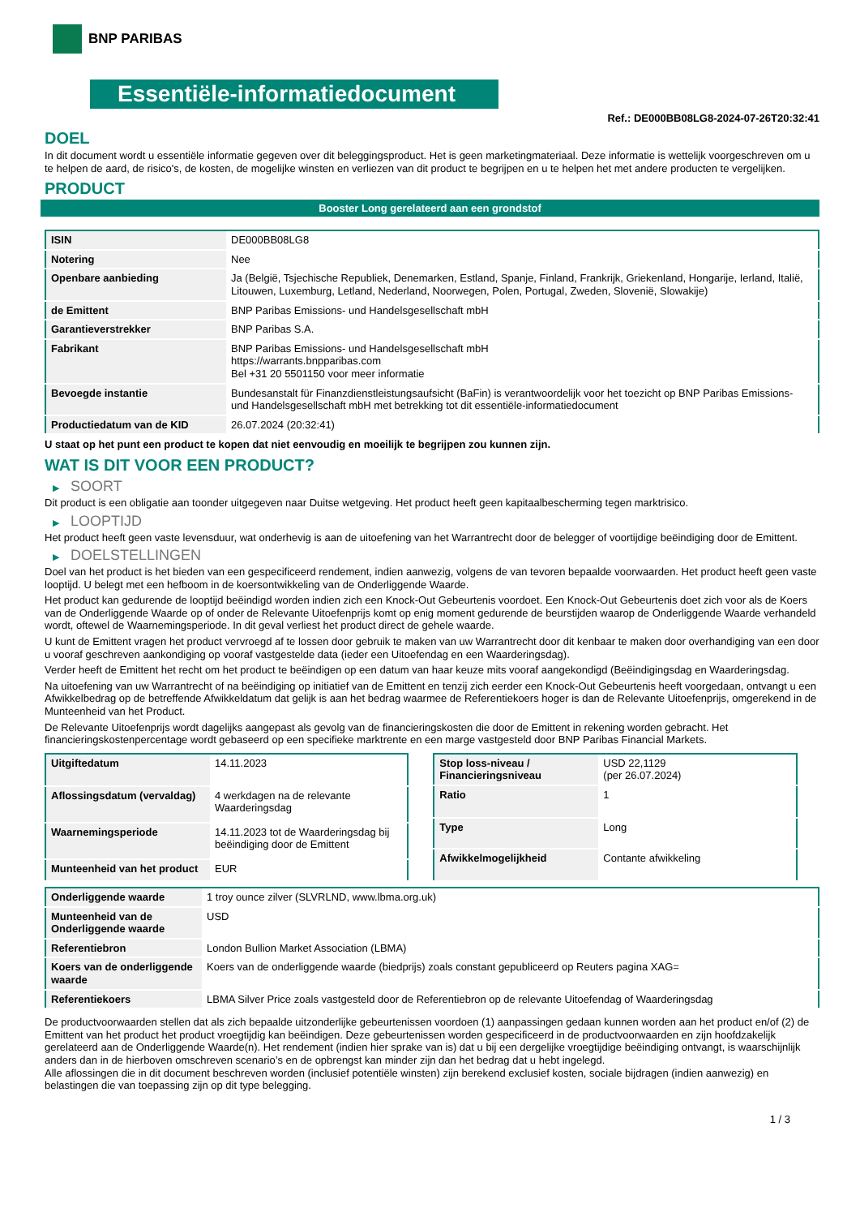BNP PARIBAS
Essentiële-informatiedocument
Ref.: DE000BB08LG8-2024-07-26T20:32:41
DOEL
In dit document wordt u essentiële informatie gegeven over dit beleggingsproduct. Het is geen marketingmateriaal. Deze informatie is wettelijk voorgeschreven om u te helpen de aard, de risico's, de kosten, de mogelijke winsten en verliezen van dit product te begrijpen en u te helpen het met andere producten te vergelijken.
PRODUCT
Booster Long gerelateerd aan een grondstof
| ISIN | DE000BB08LG8 |
| Notering | Nee |
| Openbare aanbieding | Ja (België, Tsjechische Republiek, Denemarken, Estland, Spanje, Finland, Frankrijk, Griekenland, Hongarije, Ierland, Italië, Litouwen, Luxemburg, Letland, Nederland, Noorwegen, Polen, Portugal, Zweden, Slovenië, Slowakije) |
| de Emittent | BNP Paribas Emissions- und Handelsgesellschaft mbH |
| Garantieverstrekker | BNP Paribas S.A. |
| Fabrikant | BNP Paribas Emissions- und Handelsgesellschaft mbH https://warrants.bnpparibas.com Bel +31 20 5501150 voor meer informatie |
| Bevoegde instantie | Bundesanstalt für Finanzdienstleistungsaufsicht (BaFin) is verantwoordelijk voor het toezicht op BNP Paribas Emissions- und Handelsgesellschaft mbH met betrekking tot dit essentiële-informatiedocument |
| Productiedatum van de KID | 26.07.2024 (20:32:41) |
U staat op het punt een product te kopen dat niet eenvoudig en moeilijk te begrijpen zou kunnen zijn.
WAT IS DIT VOOR EEN PRODUCT?
▶ SOORT
Dit product is een obligatie aan toonder uitgegeven naar Duitse wetgeving. Het product heeft geen kapitaalbescherming tegen marktrisico.
▶ LOOPTIJD
Het product heeft geen vaste levensduur, wat onderhevig is aan de uitoefening van het Warrantrecht door de belegger of voortijdige beëindiging door de Emittent.
▶ DOELSTELLINGEN
Doel van het product is het bieden van een gespecificeerd rendement, indien aanwezig, volgens de van tevoren bepaalde voorwaarden. Het product heeft geen vaste looptijd. U belegt met een hefboom in de koersontwikkeling van de Onderliggende Waarde.
Het product kan gedurende de looptijd beëindigd worden indien zich een Knock-Out Gebeurtenis voordoet. Een Knock-Out Gebeurtenis doet zich voor als de Koers van de Onderliggende Waarde op of onder de Relevante Uitoefenprijs komt op enig moment gedurende de beurstijden waarop de Onderliggende Waarde verhandeld wordt, oftewel de Waarnemingsperiode. In dit geval verliest het product direct de gehele waarde.
U kunt de Emittent vragen het product vervroegd af te lossen door gebruik te maken van uw Warrantrecht door dit kenbaar te maken door overhandiging van een door u vooraf geschreven aankondiging op vooraf vastgestelde data (ieder een Uitoefendag en een Waarderingsdag).
Verder heeft de Emittent het recht om het product te beëindigen op een datum van haar keuze mits vooraf aangekondigd (Beëindigingsdag en Waarderingsdag.
Na uitoefening van uw Warrantrecht of na beëindiging op initiatief van de Emittent en tenzij zich eerder een Knock-Out Gebeurtenis heeft voorgedaan, ontvangt u een Afwikkelbedrag op de betreffende Afwikkeldatum dat gelijk is aan het bedrag waarmee de Referentiekoers hoger is dan de Relevante Uitoefenprijs, omgerekend in de Munteenheid van het Product.
De Relevante Uitoefenprijs wordt dagelijks aangepast als gevolg van de financieringskosten die door de Emittent in rekening worden gebracht. Het financieringskostenpercentage wordt gebaseerd op een specifieke marktrente en een marge vastgesteld door BNP Paribas Financial Markets.
| Uitgiftedatum | 14.11.2023 |
| Aflossingsdatum (vervaldag) | 4 werkdagen na de relevante Waarderingsdag |
| Waarnemingsperiode | 14.11.2023 tot de Waarderingsdag bij beëindiging door de Emittent |
| Munteenheid van het product | EUR |
| Stop loss-niveau / Financieringsniveau | USD 22,1129 (per 26.07.2024) |
| Ratio | 1 |
| Type | Long |
| Afwikkelmogelijkheid | Contante afwikkeling |
| Onderliggende waarde | 1 troy ounce zilver (SLVRLND, www.lbma.org.uk) |
| Munteenheid van de Onderliggende waarde | USD |
| Referentiebron | London Bullion Market Association (LBMA) |
| Koers van de onderliggende waarde | Koers van de onderliggende waarde (biedprijs) zoals constant gepubliceerd op Reuters pagina XAG= |
| Referentiekoers | LBMA Silver Price zoals vastgesteld door de Referentiebron op de relevante Uitoefendag of Waarderingsdag |
De productvoorwaarden stellen dat als zich bepaalde uitzonderlijke gebeurtenissen voordoen (1) aanpassingen gedaan kunnen worden aan het product en/of (2) de Emittent van het product het product vroegtijdig kan beëindigen. Deze gebeurtenissen worden gespecificeerd in de productvoorwaarden en zijn hoofdzakelijk gerelateerd aan de Onderliggende Waarde(n). Het rendement (indien hier sprake van is) dat u bij een dergelijke vroegtijdige beëindiging ontvangt, is waarschijnlijk anders dan in de hierboven omschreven scenario’s en de opbrengst kan minder zijn dan het bedrag dat u hebt ingelegd.
Alle aflossingen die in dit document beschreven worden (inclusief potentiële winsten) zijn berekend exclusief kosten, sociale bijdragen (indien aanwezig) en belastingen die van toepassing zijn op dit type belegging.
1 / 3